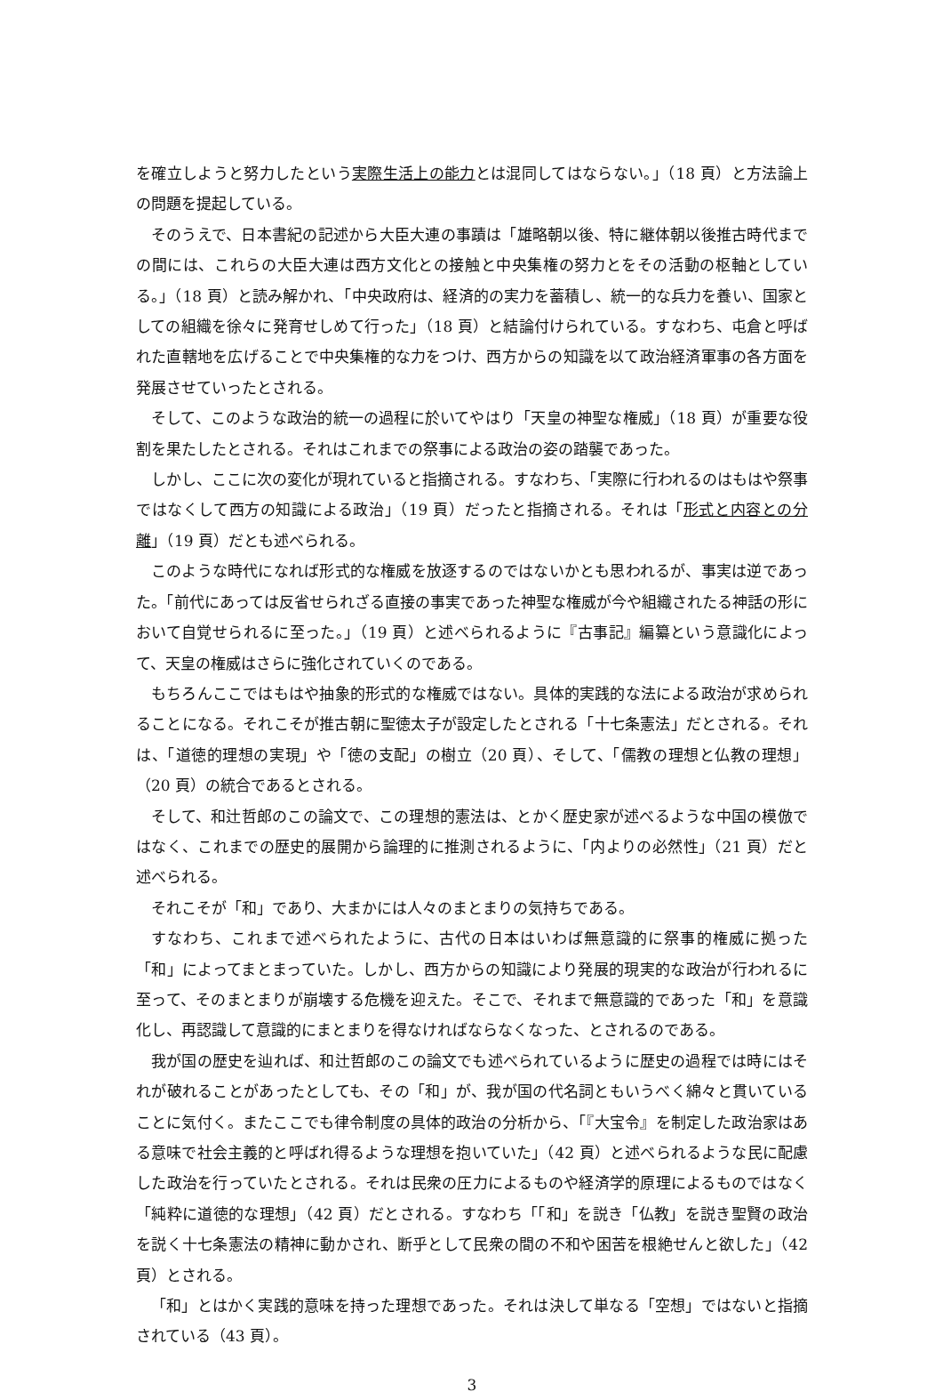を確立しようと努力したという実際生活上の能力とは混同してはならない。」（18 頁）と方法論上の問題を提起している。
そのうえで、日本書紀の記述から大臣大連の事蹟は「雄略朝以後、特に継体朝以後推古時代までの間には、これらの大臣大連は西方文化との接触と中央集権の努力とをその活動の枢軸としている。」（18 頁）と読み解かれ、「中央政府は、経済的の実力を蓄積し、統一的な兵力を養い、国家としての組織を徐々に発育せしめて行った」（18 頁）と結論付けられている。すなわち、屯倉と呼ばれた直轄地を広げることで中央集権的な力をつけ、西方からの知識を以て政治経済軍事の各方面を発展させていったとされる。
そして、このような政治的統一の過程に於いてやはり「天皇の神聖な権威」（18 頁）が重要な役割を果たしたとされる。それはこれまでの祭事による政治の姿の踏襲であった。
しかし、ここに次の変化が現れていると指摘される。すなわち、「実際に行われるのはもはや祭事ではなくして西方の知識による政治」（19 頁）だったと指摘される。それは「形式と内容との分離」（19 頁）だとも述べられる。
このような時代になれば形式的な権威を放逐するのではないかとも思われるが、事実は逆であった。「前代にあっては反省せられざる直接の事実であった神聖な権威が今や組織されたる神話の形において自覚せられるに至った。」（19 頁）と述べられるように『古事記』編纂という意識化によって、天皇の権威はさらに強化されていくのである。
もちろんここではもはや抽象的形式的な権威ではない。具体的実践的な法による政治が求められることになる。それこそが推古朝に聖徳太子が設定したとされる「十七条憲法」だとされる。それは、「道徳的理想の実現」や「徳の支配」の樹立（20 頁）、そして、「儒教の理想と仏教の理想」（20 頁）の統合であるとされる。
そして、和辻哲郎のこの論文で、この理想的憲法は、とかく歴史家が述べるような中国の模倣ではなく、これまでの歴史的展開から論理的に推測されるように、「内よりの必然性」（21 頁）だと述べられる。
それこそが「和」であり、大まかには人々のまとまりの気持ちである。
すなわち、これまで述べられたように、古代の日本はいわば無意識的に祭事的権威に拠った「和」によってまとまっていた。しかし、西方からの知識により発展的現実的な政治が行われるに至って、そのまとまりが崩壊する危機を迎えた。そこで、それまで無意識的であった「和」を意識化し、再認識して意識的にまとまりを得なければならなくなった、とされるのである。
我が国の歴史を辿れば、和辻哲郎のこの論文でも述べられているように歴史の過程では時にはそれが破れることがあったとしても、その「和」が、我が国の代名詞ともいうべく綿々と貫いていることに気付く。またここでも律令制度の具体的政治の分析から、「『大宝令』を制定した政治家はある意味で社会主義的と呼ばれ得るような理想を抱いていた」（42 頁）と述べられるような民に配慮した政治を行っていたとされる。それは民衆の圧力によるものや経済学的原理によるものではなく「純粋に道徳的な理想」（42 頁）だとされる。すなわち「「和」を説き「仏教」を説き聖賢の政治を説く十七条憲法の精神に動かされ、断乎として民衆の間の不和や困苦を根絶せんと欲した」（42 頁）とされる。
「和」とはかく実践的意味を持った理想であった。それは決して単なる「空想」ではないと指摘されている（43 頁）。
3